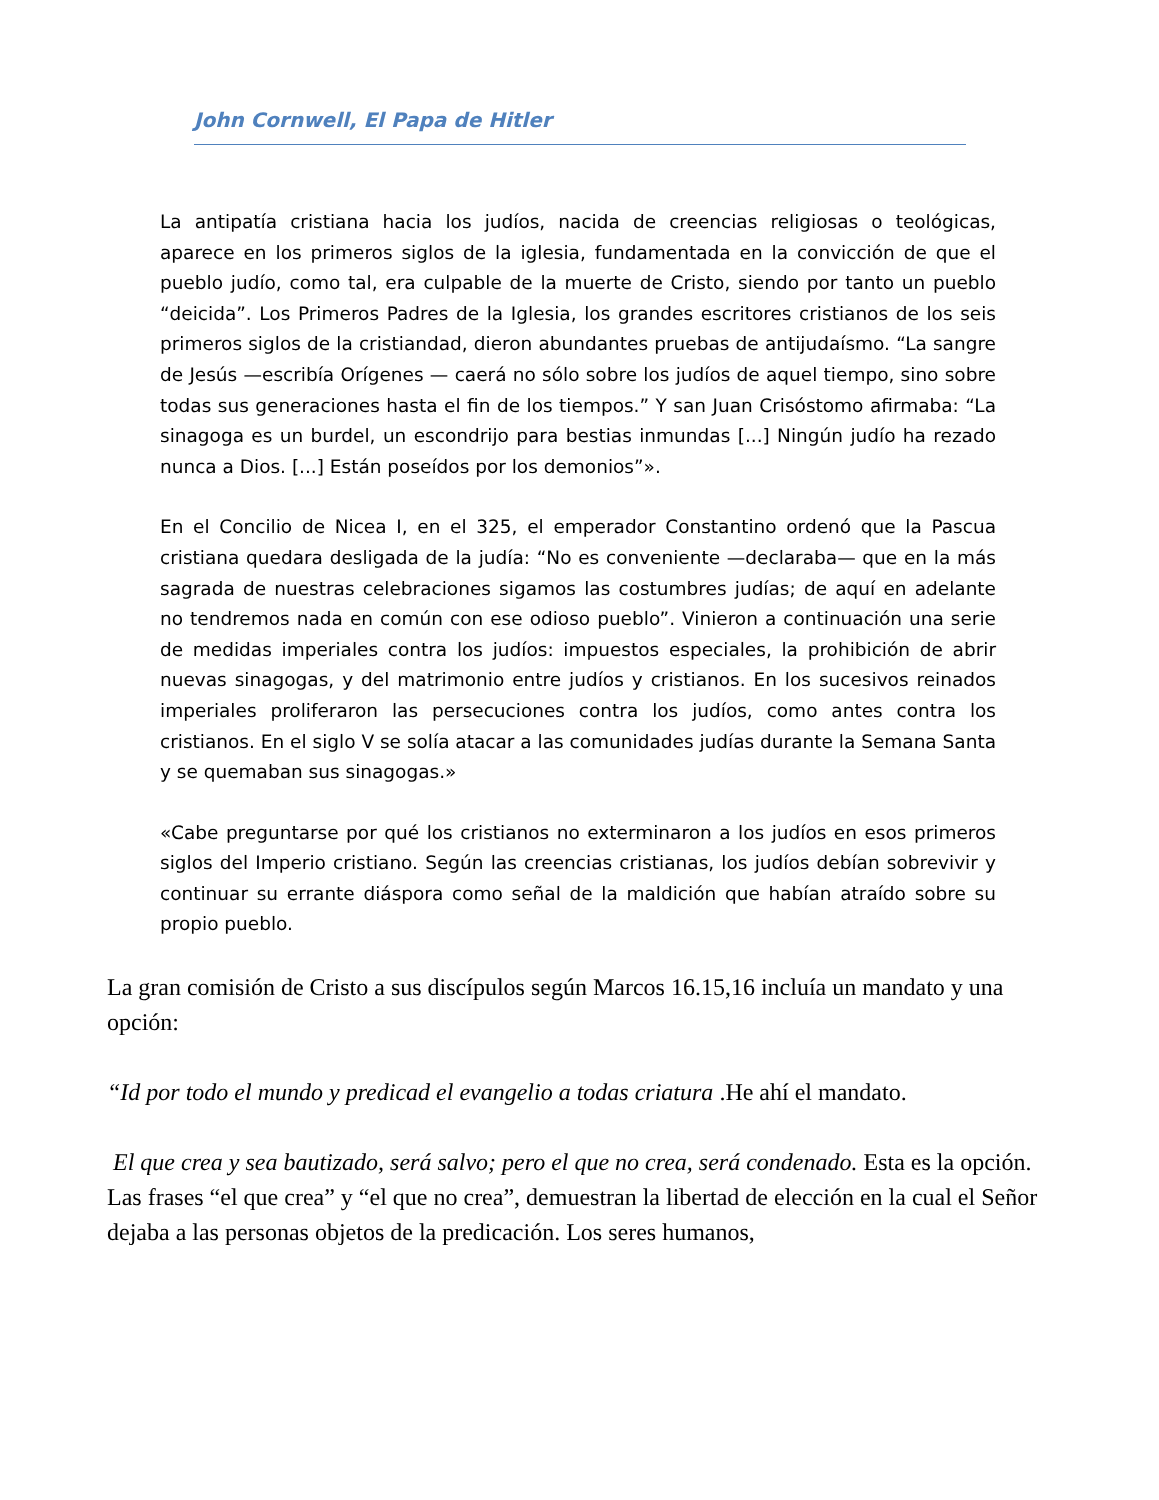John Cornwell, El Papa de Hitler
La antipatía cristiana hacia los judíos, nacida de creencias religiosas o teológicas, aparece en los primeros siglos de la iglesia, fundamentada en la convicción de que el pueblo judío, como tal, era culpable de la muerte de Cristo, siendo por tanto un pueblo “deicida”. Los Primeros Padres de la Iglesia, los grandes escritores cristianos de los seis primeros siglos de la cristiandad, dieron abundantes pruebas de antijudaísmo. “La sangre de Jesús —escribía Orígenes — caerá no sólo sobre los judíos de aquel tiempo, sino sobre todas sus generaciones hasta el fin de los tiempos.” Y san Juan Crisóstomo afirmaba: “La sinagoga es un burdel, un escondrijo para bestias inmundas [...] Ningún judío ha rezado nunca a Dios. [...] Están poseídos por los demonios”».
En el Concilio de Nicea I, en el 325, el emperador Constantino ordenó que la Pascua cristiana quedara desligada de la judía: “No es conveniente —declaraba— que en la más sagrada de nuestras celebraciones sigamos las costumbres judías; de aquí en adelante no tendremos nada en común con ese odioso pueblo”. Vinieron a continuación una serie de medidas imperiales contra los judíos: impuestos especiales, la prohibición de abrir nuevas sinagogas, y del matrimonio entre judíos y cristianos. En los sucesivos reinados imperiales proliferaron las persecuciones contra los judíos, como antes contra los cristianos. En el siglo V se solía atacar a las comunidades judías durante la Semana Santa y se quemaban sus sinagogas.»
«Cabe preguntarse por qué los cristianos no exterminaron a los judíos en esos primeros siglos del Imperio cristiano. Según las creencias cristianas, los judíos debían sobrevivir y continuar su errante diáspora como señal de la maldición que habían atraído sobre su propio pueblo.
La gran comisión de Cristo a sus discípulos según Marcos 16.15,16 incluía un mandato y una opción:
“Id por todo el mundo y predicad el evangelio a todas criatura .He ahí el mandato.
El que crea y sea bautizado, será salvo; pero el que no crea, será condenado. Esta es la opción. Las frases “el que crea” y “el que no crea”, demuestran la libertad de elección en la cual el Señor dejaba a las personas objetos de la predicación. Los seres humanos,